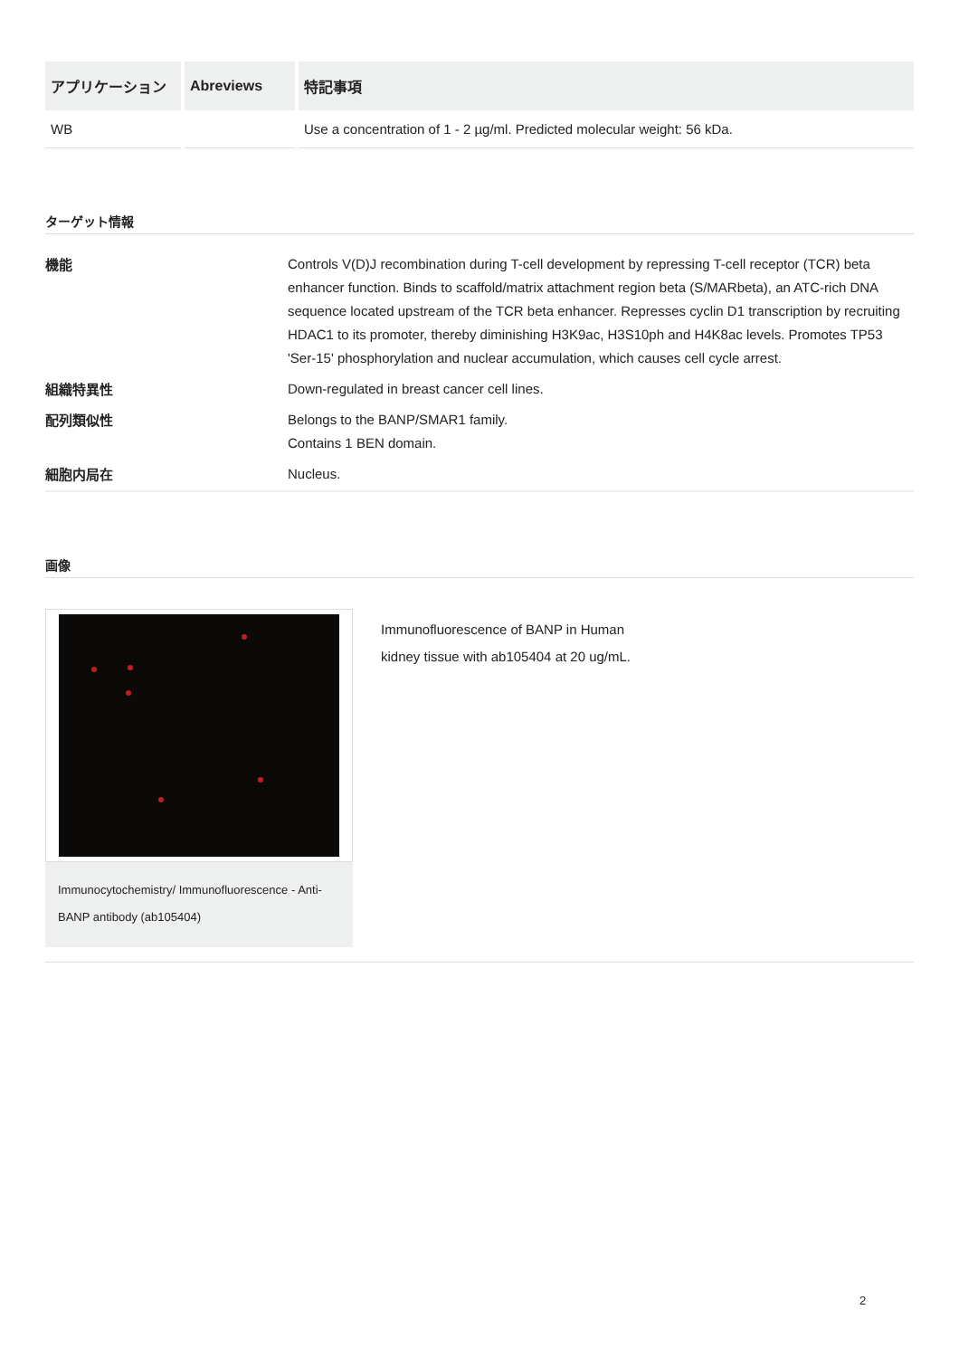| アプリケーション | Abreviews | 特記事項 |
| --- | --- | --- |
| WB | | Use a concentration of 1 - 2 µg/ml. Predicted molecular weight: 56 kDa. |
ターゲット情報
| 機能 | Controls V(D)J recombination during T-cell development by repressing T-cell receptor (TCR) beta enhancer function. Binds to scaffold/matrix attachment region beta (S/MARbeta), an ATC-rich DNA sequence located upstream of the TCR beta enhancer. Represses cyclin D1 transcription by recruiting HDAC1 to its promoter, thereby diminishing H3K9ac, H3S10ph and H4K8ac levels. Promotes TP53 'Ser-15' phosphorylation and nuclear accumulation, which causes cell cycle arrest. |
| 組織特異性 | Down-regulated in breast cancer cell lines. |
| 配列類似性 | Belongs to the BANP/SMAR1 family. Contains 1 BEN domain. |
| 細胞内局在 | Nucleus. |
画像
Immunocytochemistry/ Immunofluorescence - Anti-BANP antibody (ab105404)
Immunofluorescence of BANP in Human
kidney tissue with ab105404 at 20 ug/mL.
2